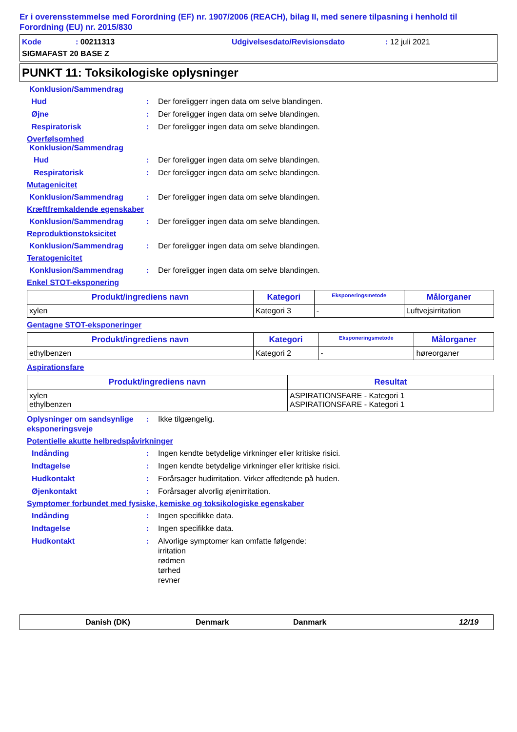Er i overensstemmelse med Forordning (EF) nr. 1907/2006 (REACH), bilag II, med senere tilpasning i henhold til Forordning (EU) nr. 2015/830
Kode: 00211313 Udgivelsesdato/Revisionsdato: 12 juli 2021
SIGMAFAST 20 BASE Z
PUNKT 11: Toksikologiske oplysninger
Konklusion/Sammendrag
Hud: Der foreliggerr ingen data om selve blandingen.
Øjne: Der foreligger ingen data om selve blandingen.
Respiratorisk: Der foreligger ingen data om selve blandingen.
Overfølsomhed
Konklusion/Sammendrag
Hud: Der foreligger ingen data om selve blandingen.
Respiratorisk: Der foreligger ingen data om selve blandingen.
Mutagenicitet
Konklusion/Sammendrag: Der foreligger ingen data om selve blandingen.
Kræftfremkaldende egenskaber
Konklusion/Sammendrag: Der foreligger ingen data om selve blandingen.
Reproduktionstoksicitet
Konklusion/Sammendrag: Der foreligger ingen data om selve blandingen.
Teratogenicitet
Konklusion/Sammendrag: Der foreligger ingen data om selve blandingen.
Enkel STOT-eksponering
| Produkt/ingrediens navn | Kategori | Eksponeringsmetode | Målorganer |
| --- | --- | --- | --- |
| xylen | Kategori 3 | - | Luftvejsirritation |
Gentagne STOT-eksponeringer
| Produkt/ingrediens navn | Kategori | Eksponeringsmetode | Målorganer |
| --- | --- | --- | --- |
| ethylbenzen | Kategori 2 | - | høreorganer |
Aspirationsfare
| Produkt/ingrediens navn | Resultat |
| --- | --- |
| xylen ethylbenzen | ASPIRATIONSFARE - Kategori 1 ASPIRATIONSFARE - Kategori 1 |
Oplysninger om sandsynlige eksponeringsveje: Ikke tilgængelig.
Potentielle akutte helbredspåvirkninger
Indånding: Ingen kendte betydelige virkninger eller kritiske risici.
Indtagelse: Ingen kendte betydelige virkninger eller kritiske risici.
Hudkontakt: Forårsager hudirritation. Virker affedtende på huden.
Øjenkontakt: Forårsager alvorlig øjenirritation.
Symptomer forbundet med fysiske, kemiske og toksikologiske egenskaber
Indånding: Ingen specifikke data.
Indtagelse: Ingen specifikke data.
Hudkontakt: Alvorlige symptomer kan omfatte følgende:
irritation
rødmen
tørhed
revner
Danish (DK) Denmark Danmark 12/19